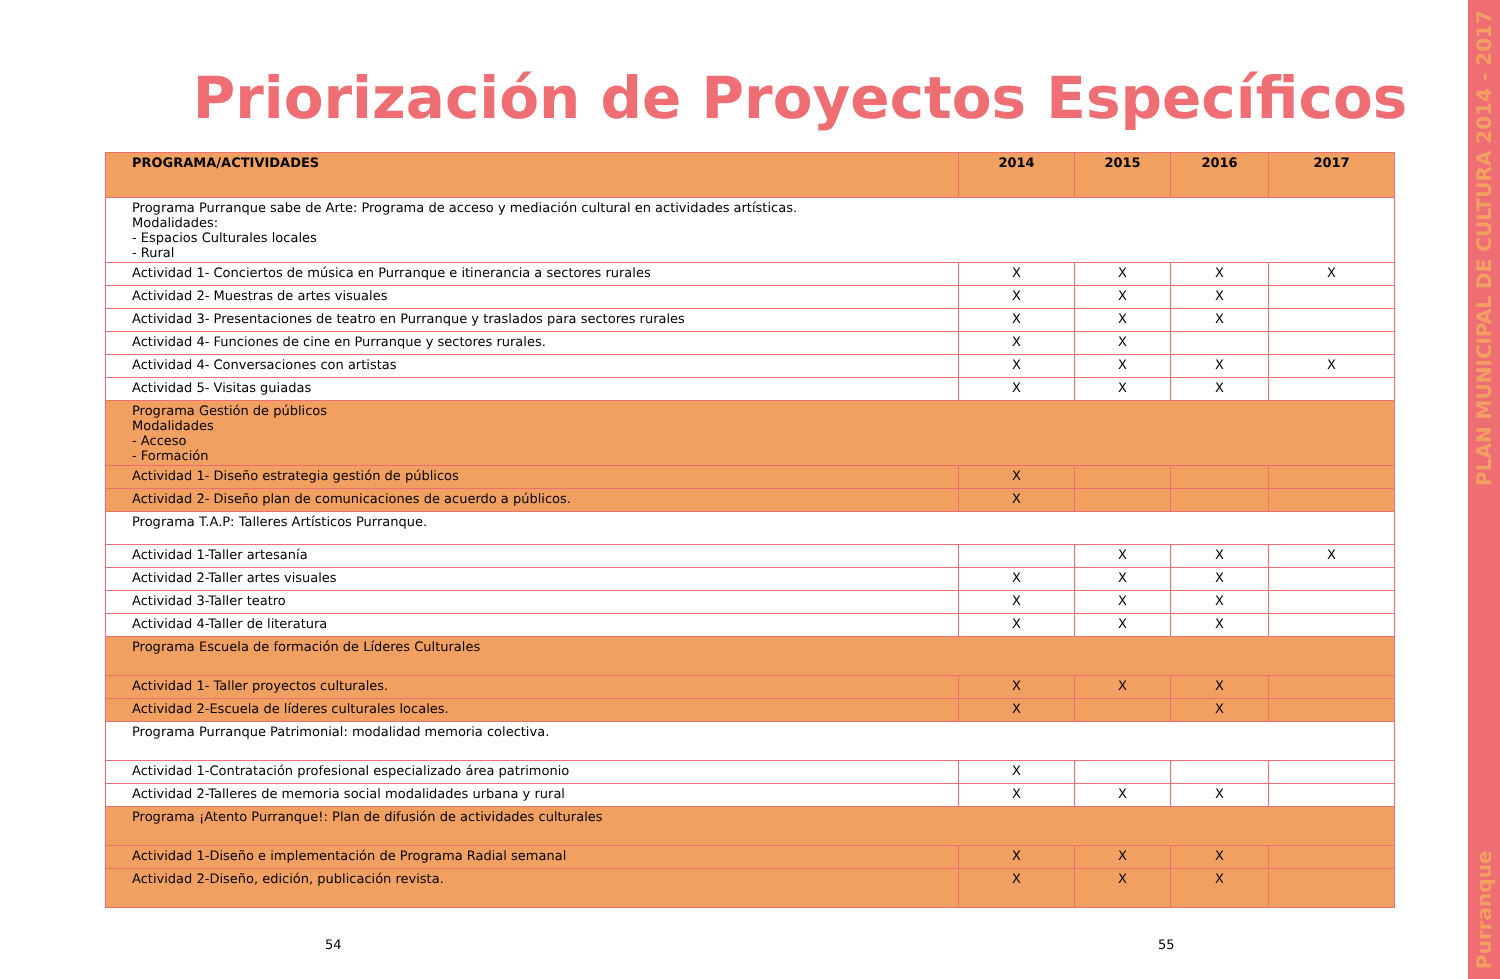Priorización de Proyectos Específicos
| PROGRAMA/ACTIVIDADES | 2014 | 2015 | 2016 | 2017 |
| --- | --- | --- | --- | --- |
| Programa Purranque sabe de Arte: Programa de acceso y mediación cultural en actividades artísticas. Modalidades: - Espacios Culturales locales - Rural | | | | |
| Actividad 1- Conciertos de música en Purranque e itinerancia a sectores rurales | X | X | X | X |
| Actividad 2- Muestras de artes visuales | X | X | X | |
| Actividad 3- Presentaciones de teatro en Purranque y traslados para sectores rurales | X | X | X | |
| Actividad 4- Funciones de cine en Purranque y sectores rurales. | X | X | | |
| Actividad 4- Conversaciones con artistas | X | X | X | X |
| Actividad 5- Visitas guiadas | X | X | X | |
| Programa Gestión de públicos Modalidades - Acceso - Formación | | | | |
| Actividad 1- Diseño estrategia gestión de públicos | X | | | |
| Actividad 2- Diseño plan de comunicaciones de acuerdo a públicos. | X | | | |
| Programa T.A.P: Talleres Artísticos Purranque. | | | | |
| Actividad 1-Taller artesanía | | X | X | X |
| Actividad 2-Taller artes visuales | X | X | X | |
| Actividad 3-Taller teatro | X | X | X | |
| Actividad 4-Taller de literatura | X | X | X | |
| Programa Escuela de formación de Líderes Culturales | | | | |
| Actividad 1- Taller proyectos culturales. | X | X | X | |
| Actividad 2-Escuela de líderes culturales locales. | X | | X | |
| Programa Purranque Patrimonial: modalidad memoria colectiva. | | | | |
| Actividad 1-Contratación profesional especializado área patrimonio | X | | | |
| Actividad 2-Talleres de memoria social modalidades urbana y rural | X | X | X | |
| Programa ¡Atento Purranque!: Plan de difusión de actividades culturales | | | | |
| Actividad 1-Diseño e implementación de Programa Radial semanal | X | X | X | |
| Actividad 2-Diseño, edición, publicación revista. | X | X | X | |
54 55
Purranque PLAN MUNICIPAL DE CULTURA 2014 - 2017